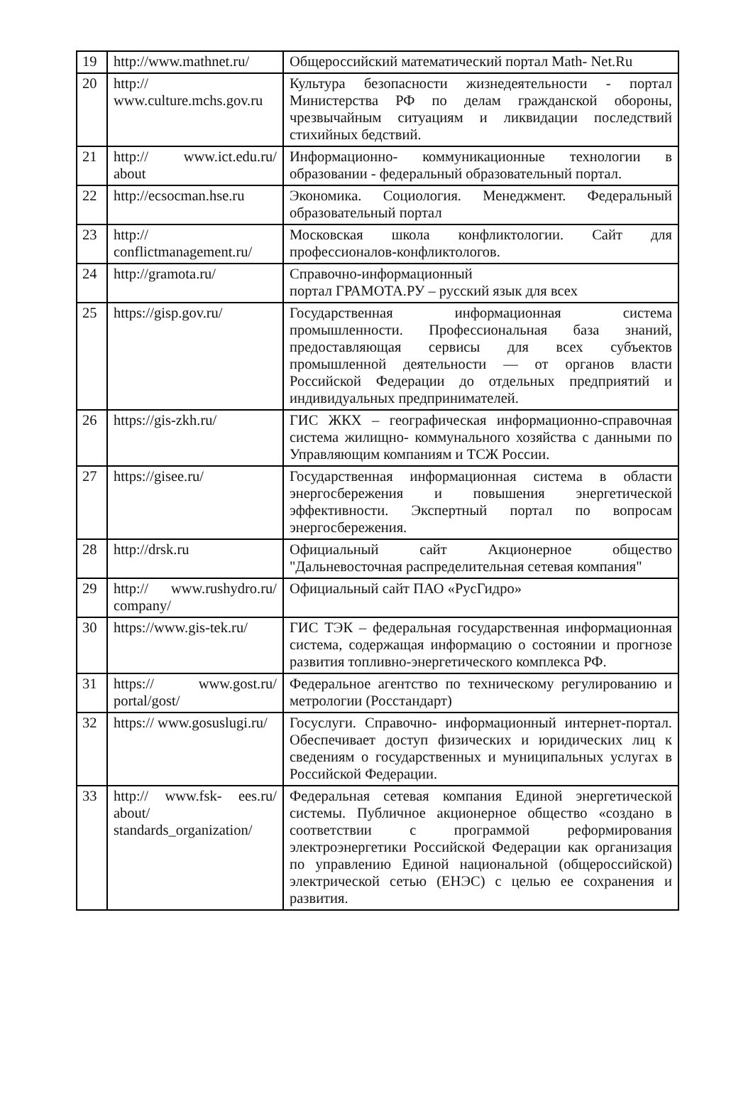| 19 | http://www.mathnet.ru/ | Общероссийский математический портал Math- Net.Ru |
| 20 | http:// www.culture.mchs.gov.ru | Культура безопасности жизнедеятельности - портал Министерства РФ по делам гражданской обороны, чрезвычайным ситуациям и ликвидации последствий стихийных бедствий. |
| 21 | http:// www.ict.edu.ru/ about | Информационно- коммуникационные технологии в образовании - федеральный образовательный портал. |
| 22 | http://ecsocman.hse.ru | Экономика. Социология. Менеджмент. Федеральный образовательный портал |
| 23 | http:// conflictmanagement.ru/ | Московская школа конфликтологии. Сайт для профессионалов-конфликтологов. |
| 24 | http://gramota.ru/ | Справочно-информационный портал ГРАМОТА.РУ – русский язык для всех |
| 25 | https://gisp.gov.ru/ | Государственная информационная система промышленности. Профессиональная база знаний, предоставляющая сервисы для всех субъектов промышленной деятельности — от органов власти Российской Федерации до отдельных предприятий и индивидуальных предпринимателей. |
| 26 | https://gis-zkh.ru/ | ГИС ЖКХ – географическая информационно-справочная система жилищно- коммунального хозяйства с данными по Управляющим компаниям и ТСЖ России. |
| 27 | https://gisee.ru/ | Государственная информационная система в области энергосбережения и повышения энергетической эффективности. Экспертный портал по вопросам энергосбережения. |
| 28 | http://drsk.ru | Официальный сайт Акционерное общество "Дальневосточная распределительная сетевая компания" |
| 29 | http:// www.rushydro.ru/ company/ | Официальный сайт ПАО «РусГидро» |
| 30 | https://www.gis-tek.ru/ | ГИС ТЭК – федеральная государственная информационная система, содержащая информацию о состоянии и прогнозе развития топливно-энергетического комплекса РФ. |
| 31 | https:// www.gost.ru/ portal/gost/ | Федеральное агентство по техническому регулированию и метрологии (Росстандарт) |
| 32 | https:// www.gosuslugi.ru/ | Госуслуги. Справочно- информационный интернет-портал. Обеспечивает доступ физических и юридических лиц к сведениям о государственных и муниципальных услугах в Российской Федерации. |
| 33 | http:// www.fsk- ees.ru/ about/ standards_organization/ | Федеральная сетевая компания Единой энергетической системы. Публичное акционерное общество «создано в соответствии с программой реформирования электроэнергетики Российской Федерации как организация по управлению Единой национальной (общероссийской) электрической сетью (ЕНЭС) с целью ее сохранения и развития. |